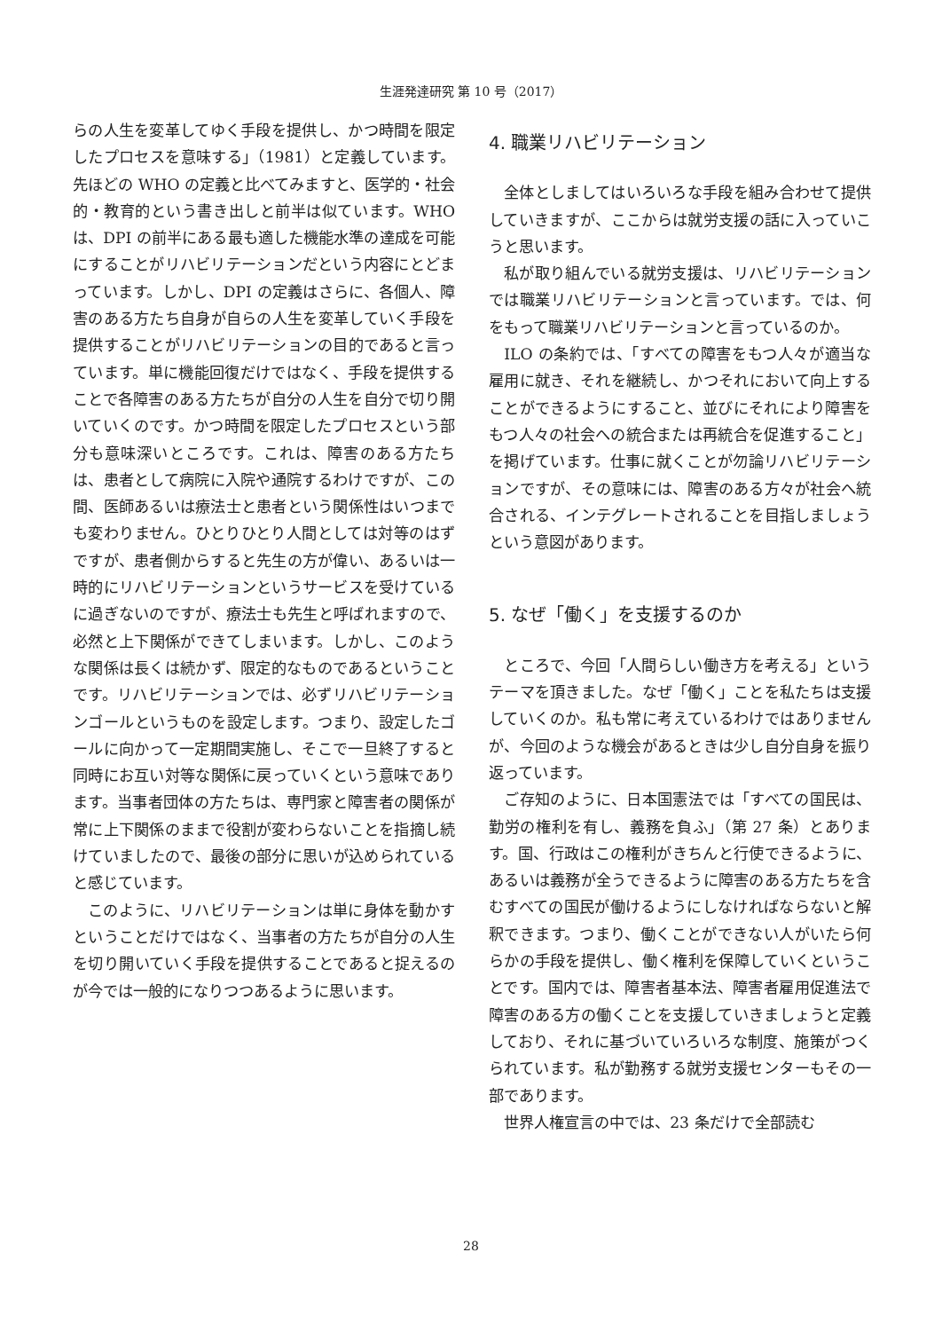生涯発達研究 第 10 号（2017）
らの人生を変革してゆく手段を提供し、かつ時間を限定したプロセスを意味する」（1981）と定義しています。先ほどの WHO の定義と比べてみますと、医学的・社会的・教育的という書き出しと前半は似ています。WHO は、DPI の前半にある最も適した機能水準の達成を可能にすることがリハビリテーションだという内容にとどまっています。しかし、DPI の定義はさらに、各個人、障害のある方たち自身が自らの人生を変革していく手段を提供することがリハビリテーションの目的であると言っています。単に機能回復だけではなく、手段を提供することで各障害のある方たちが自分の人生を自分で切り開いていくのです。かつ時間を限定したプロセスという部分も意味深いところです。これは、障害のある方たちは、患者として病院に入院や通院するわけですが、この間、医師あるいは療法士と患者という関係性はいつまでも変わりません。ひとりひとり人間としては対等のはずですが、患者側からすると先生の方が偉い、あるいは一時的にリハビリテーションというサービスを受けているに過ぎないのですが、療法士も先生と呼ばれますので、必然と上下関係ができてしまいます。しかし、このような関係は長くは続かず、限定的なものであるということです。リハビリテーションでは、必ずリハビリテーションゴールというものを設定します。つまり、設定したゴールに向かって一定期間実施し、そこで一旦終了すると同時にお互い対等な関係に戻っていくという意味であります。当事者団体の方たちは、専門家と障害者の関係が常に上下関係のままで役割が変わらないことを指摘し続けていましたので、最後の部分に思いが込められていると感じています。
このように、リハビリテーションは単に身体を動かすということだけではなく、当事者の方たちが自分の人生を切り開いていく手段を提供することであると捉えるのが今では一般的になりつつあるように思います。
4. 職業リハビリテーション
全体としましてはいろいろな手段を組み合わせて提供していきますが、ここからは就労支援の話に入っていこうと思います。
私が取り組んでいる就労支援は、リハビリテーションでは職業リハビリテーションと言っています。では、何をもって職業リハビリテーションと言っているのか。
ILO の条約では、「すべての障害をもつ人々が適当な雇用に就き、それを継続し、かつそれにおいて向上することができるようにすること、並びにそれにより障害をもつ人々の社会への統合または再統合を促進すること」を掲げています。仕事に就くことが勿論リハビリテーションですが、その意味には、障害のある方々が社会へ統合される、インテグレートされることを目指しましょうという意図があります。
5. なぜ「働く」を支援するのか
ところで、今回「人間らしい働き方を考える」というテーマを頂きました。なぜ「働く」ことを私たちは支援していくのか。私も常に考えているわけではありませんが、今回のような機会があるときは少し自分自身を振り返っています。
ご存知のように、日本国憲法では「すべての国民は、勤労の権利を有し、義務を負ふ」（第 27 条）とあります。国、行政はこの権利がきちんと行使できるように、あるいは義務が全うできるように障害のある方たちを含むすべての国民が働けるようにしなければならないと解釈できます。つまり、働くことができない人がいたら何らかの手段を提供し、働く権利を保障していくということです。国内では、障害者基本法、障害者雇用促進法で障害のある方の働くことを支援していきましょうと定義しており、それに基づいていろいろな制度、施策がつくられています。私が勤務する就労支援センターもその一部であります。
世界人権宣言の中では、23 条だけで全部読む
28